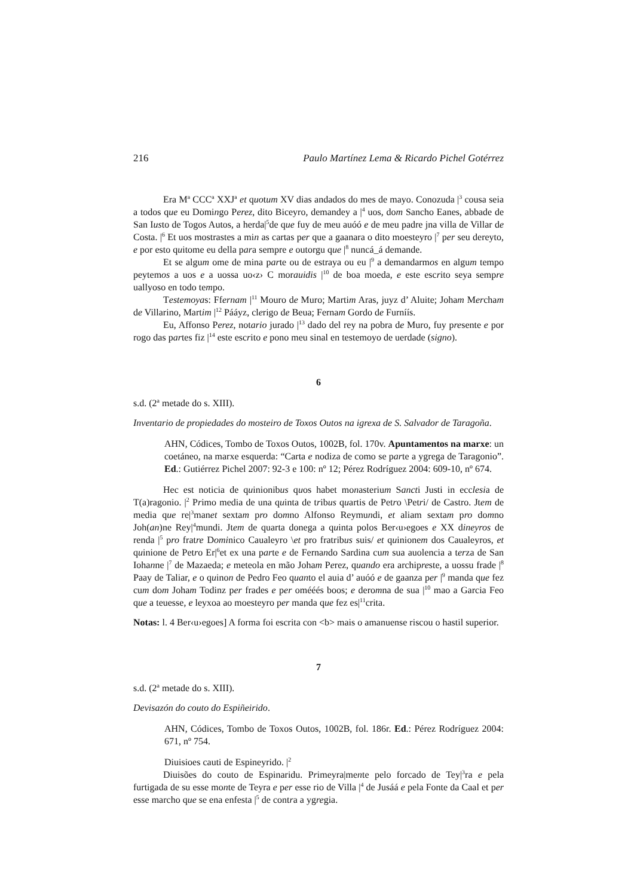216 Paulo Martínez Lema & Ricardo Pichel Gotérrez
Era M<sup>a</sup> CCC<sup>a</sup> XXJ<sup>a</sup> et quotum XV dias andados do mes de mayo. Conozuda |<sup>3</sup> cousa seia a todos que eu Domingo Perez, dito Biceyro, demandey a |<sup>4</sup> uos, dom Sancho Eanes, abbade de San Iusto de Togos Autos, a herda|<sup>5</sup>de que fuy de meu auóó e de meu padre jna villa de Villar de Costa. |<sup>6</sup> Et uos mostrastes a min as cartas per que a gaanara o dito moesteyro |<sup>7</sup> per seu dereyto, e por esto quitome eu della para sempre e outorgu que |<sup>8</sup> nuncá_á demande.
Et se algum ome de mina parte ou de estraya ou eu |<sup>9</sup> a demandarmos en algum tempo peytemos a uos e a uossa uo‹z› C morauidis |<sup>10</sup> de boa moeda, e este escrito seya sempre uallyoso en todo tempo.
Testemoyas: Ffernam |<sup>11</sup> Mouro de Muro; Martim Aras, juyz d’ Aluite; Joham Mercham de Villarino, Martim |<sup>12</sup> Pááyz, clerigo de Beua; Fernam Gordo de Furníís.
Eu, Affonso Perez, notario jurado |<sup>13</sup> dado del rey na pobra de Muro, fuy presente e por rogo das partes fiz |<sup>14</sup> este escrito e pono meu sinal en testemoyo de uerdade (signo).
6
s.d. (2<sup>a</sup> metade do s. XIII).
Inventario de propiedades do mosteiro de Toxos Outos na igrexa de S. Salvador de Taragoña.
AHN, Códices, Tombo de Toxos Outos, 1002B, fol. 170v. Apuntamentos na marxe: un coetáneo, na marxe esquerda: “Carta e nodiza de como se parte a ygrega de Taragonio”. Ed.: Gutiérrez Pichel 2007: 92-3 e 100: nº 12; Pérez Rodríguez 2004: 609-10, nº 674.
Hec est noticia de quinionibus quos habet monasterium Sancti Justi in ecclesia de T(a)ragonio. |<sup>2</sup> Primo media de una quinta de tribus quartis de Petro \Petri/ de Castro. Jtem de media que re|<sup>3</sup>manet sextam pro domno Alfonso Reymundi, et aliam sextam pro domno Joh(an)ne Rey|<sup>4</sup>mundi. Jtem de quarta donega a quinta polos Ber‹u›egoes e XX dineyros de renda |<sup>5</sup> pro fratre Dominico Caualeyro \et pro fratribus suis/ et quinionem dos Caualeyros, et quinione de Petro Er|<sup>6</sup>et ex una parte e de Fernando Sardina cum sua auolencia a terza de San Iohanne |<sup>7</sup> de Mazaeda; e meteola en mão Joham Perez, quando era archipreste, a uossu frade |<sup>8</sup> Paay de Taliar, e o quinon de Pedro Feo quanto el auia d’ auóó e de gaanza per |<sup>9</sup> manda que fez cum dom Joham Todinz per frades e per omééés boos; e deromna de sua |<sup>10</sup> mao a Garcia Feo que a teuesse, e leyxoa ao moesteyro per manda que fez es|<sup>11</sup>crita.
Notas: l. 4 Ber‹u›egoes] A forma foi escrita con <b> mais o amanuense riscou o hastil superior.
7
s.d. (2<sup>a</sup> metade do s. XIII).
Devisazón do couto do Espiñeirido.
AHN, Códices, Tombo de Toxos Outos, 1002B, fol. 186r. Ed.: Pérez Rodríguez 2004: 671, nº 754.
Diuisioes cauti de Espineyrido. |<sup>2</sup>
Diuisões do couto de Espinaridu. Primeyra|mente pelo forcado de Tey|<sup>3</sup>ra e pela furtigada de su esse monte de Teyra e per esse rio de Villa |<sup>4</sup> de Jusáá e pela Fonte da Caal et per esse marcho que se ena enfesta |<sup>5</sup> de contra a ygregia.